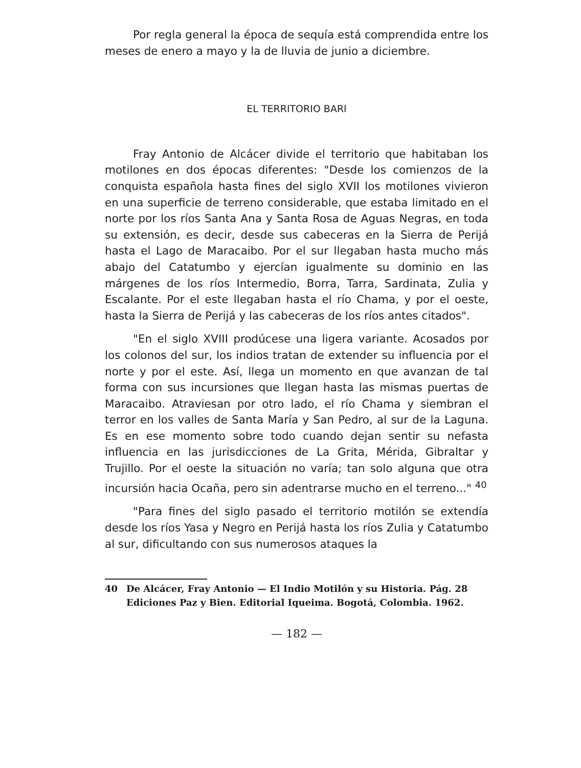Por regla general la época de sequía está comprendida entre los meses de enero a mayo y la de lluvia de junio a diciembre.
EL TERRITORIO BARI
Fray Antonio de Alcácer divide el territorio que habitaban los motilones en dos épocas diferentes: "Desde los comienzos de la conquista española hasta fines del siglo XVII los motilones vivieron en una superficie de terreno considerable, que estaba limitado en el norte por los ríos Santa Ana y Santa Rosa de Aguas Negras, en toda su extensión, es decir, desde sus cabeceras en la Sierra de Perijá hasta el Lago de Maracaibo. Por el sur llegaban hasta mucho más abajo del Catatumbo y ejercían igualmente su dominio en las márgenes de los ríos Intermedio, Borra, Tarra, Sardinata, Zulia y Escalante. Por el este llegaban hasta el río Chama, y por el oeste, hasta la Sierra de Perijá y las cabeceras de los ríos antes citados".
"En el siglo XVIII prodúcese una ligera variante. Acosados por los colonos del sur, los indios tratan de extender su influencia por el norte y por el este. Así, llega un momento en que avanzan de tal forma con sus incursiones que llegan hasta las mismas puertas de Maracaibo. Atraviesan por otro lado, el río Chama y siembran el terror en los valles de Santa María y San Pedro, al sur de la Laguna. Es en ese momento sobre todo cuando dejan sentir su nefasta influencia en las jurisdicciones de La Grita, Mérida, Gibraltar y Trujillo. Por el oeste la situación no varía; tan solo alguna que otra incursión hacia Ocaña, pero sin adentrarse mucho en el terreno..." <sup>40</sup>
"Para fines del siglo pasado el territorio motilón se extendía desde los ríos Yasa y Negro en Perijá hasta los ríos Zulia y Catatumbo al sur, dificultando con sus numerosos ataques la
40 De Alcácer, Fray Antonio — El Indio Motilón y su Historia. Pág. 28 Ediciones Paz y Bien. Editorial Iqueima. Bogotá, Colombia. 1962.
— 182 —